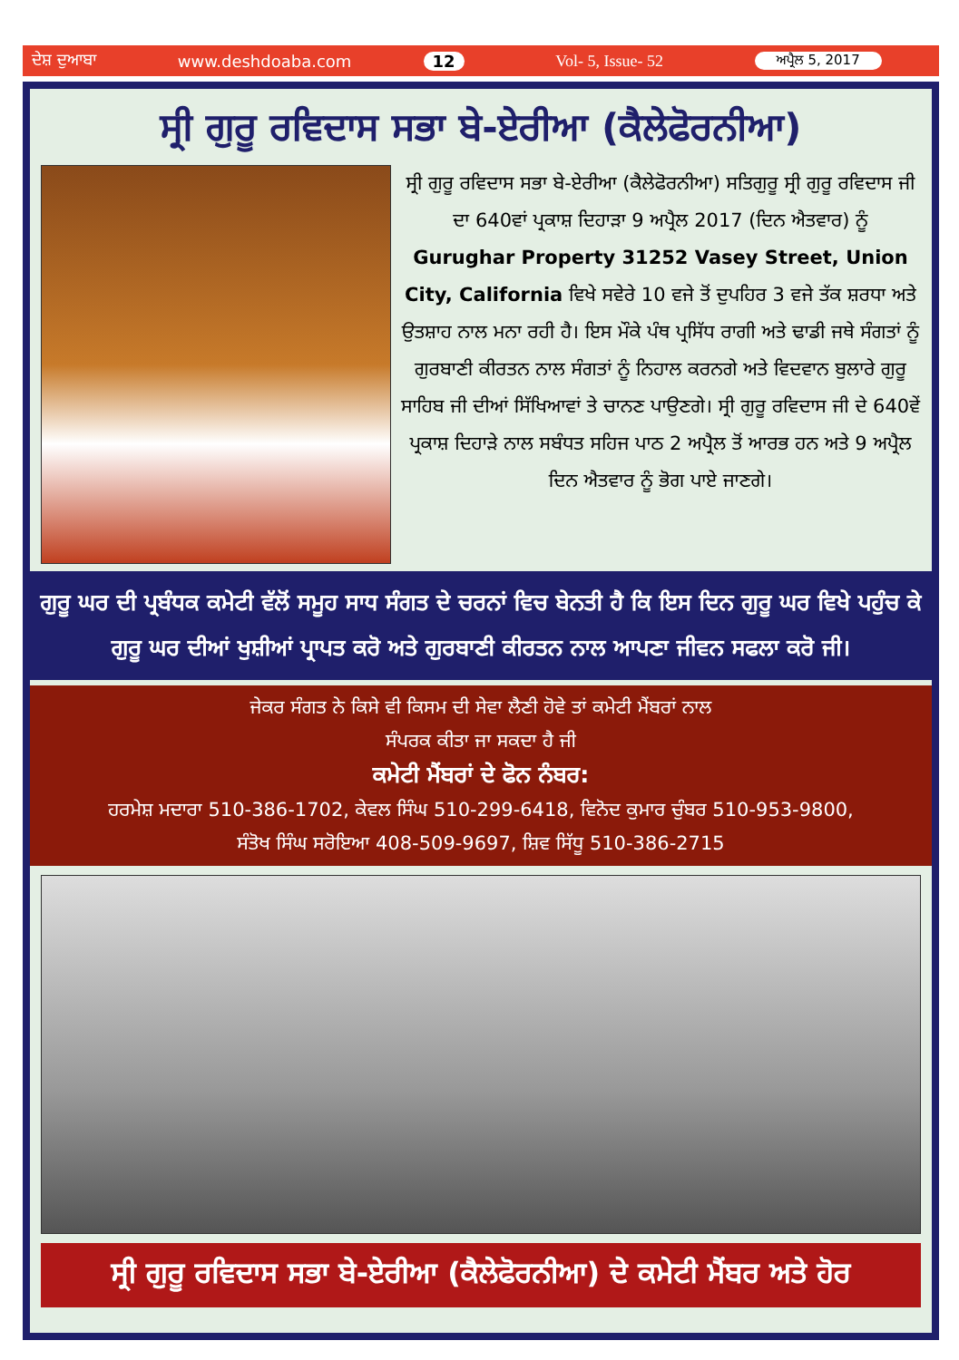ਦੇਸ਼ ਦੁਆਬਾ www.deshdoaba.com 12 Vol- 5, Issue- 52
ਅਪ੍ਰੈਲ 5, 2017
ਸ੍ਰੀ ਗੁਰੂ ਰਵਿਦਾਸ ਸਭਾ ਬੇ-ਏਰੀਆ (ਕੈਲੇਫੋਰਨੀਆ)
ਸ੍ਰੀ ਗੁਰੂ ਰਵਿਦਾਸ ਸਭਾ ਬੇ-ਏਰੀਆ (ਕੈਲੇਫੋਰਨੀਆ) ਸਤਿਗੁਰੂ ਸ੍ਰੀ ਗੁਰੂ ਰਵਿਦਾਸ ਜੀ ਦਾ 640ਵਾਂ ਪ੍ਰਕਾਸ਼ ਦਿਹਾੜਾ 9 ਅਪ੍ਰੈਲ 2017 (ਦਿਨ ਐਤਵਾਰ) ਨੂੰ Gurughar Property 31252 Vasey Street, Union City, California ਵਿਖੇ ਸਵੇਰੇ 10 ਵਜੇ ਤੋਂ ਦੁਪਹਿਰ 3 ਵਜੇ ਤੱਕ ਸ਼ਰਧਾ ਅਤੇ ਉਤਸ਼ਾਹ ਨਾਲ ਮਨਾ ਰਹੀ ਹੈ। ਇਸ ਮੌਕੇ ਪੰਥ ਪ੍ਰਸਿੱਧ ਰਾਗੀ ਅਤੇ ਢਾਡੀ ਜਥੇ ਸੰਗਤਾਂ ਨੂੰ ਗੁਰਬਾਣੀ ਕੀਰਤਨ ਨਾਲ ਸੰਗਤਾਂ ਨੂੰ ਨਿਹਾਲ ਕਰਨਗੇ ਅਤੇ ਵਿਦਵਾਨ ਬੁਲਾਰੇ ਗੁਰੂ ਸਾਹਿਬ ਜੀ ਦੀਆਂ ਸਿੱਖਿਆਵਾਂ ਤੇ ਚਾਨਣ ਪਾਉਣਗੇ। ਸ੍ਰੀ ਗੁਰੂ ਰਵਿਦਾਸ ਜੀ ਦੇ 640ਵੇਂ ਪ੍ਰਕਾਸ਼ ਦਿਹਾੜੇ ਨਾਲ ਸਬੰਧਤ ਸਹਿਜ ਪਾਠ 2 ਅਪ੍ਰੈਲ ਤੋਂ ਆਰਭ ਹਨ ਅਤੇ 9 ਅਪ੍ਰੈਲ ਦਿਨ ਐਤਵਾਰ ਨੂੰ ਭੋਗ ਪਾਏ ਜਾਣਗੇ।
ਗੁਰੂ ਘਰ ਦੀ ਪ੍ਰਬੰਧਕ ਕਮੇਟੀ ਵੱਲੋਂ ਸਮੂਹ ਸਾਧ ਸੰਗਤ ਦੇ ਚਰਨਾਂ ਵਿਚ ਬੇਨਤੀ ਹੈ ਕਿ ਇਸ ਦਿਨ ਗੁਰੂ ਘਰ ਵਿਖੇ ਪਹੁੰਚ ਕੇ ਗੁਰੂ ਘਰ ਦੀਆਂ ਖੁਸ਼ੀਆਂ ਪ੍ਰਾਪਤ ਕਰੋ ਅਤੇ ਗੁਰਬਾਣੀ ਕੀਰਤਨ ਨਾਲ ਆਪਣਾ ਜੀਵਨ ਸਫਲਾ ਕਰੋ ਜੀ।
ਜੇਕਰ ਸੰਗਤ ਨੇ ਕਿਸੇ ਵੀ ਕਿਸਮ ਦੀ ਸੇਵਾ ਲੈਣੀ ਹੋਵੇ ਤਾਂ ਕਮੇਟੀ ਮੈਂਬਰਾਂ ਨਾਲ
ਸੰਪਰਕ ਕੀਤਾ ਜਾ ਸਕਦਾ ਹੈ ਜੀ
ਕਮੇਟੀ ਮੈਂਬਰਾਂ ਦੇ ਫੋਨ ਨੰਬਰ:
ਹਰਮੇਸ਼ ਮਦਾਰਾ 510-386-1702, ਕੇਵਲ ਸਿੰਘ 510-299-6418, ਵਿਨੋਦ ਕੁਮਾਰ ਚੁੰਬਰ 510-953-9800,
ਸੰਤੋਖ ਸਿੰਘ ਸਰੋਇਆ 408-509-9697, ਸ਼ਿਵ ਸਿੱਧੂ 510-386-2715
ਸ੍ਰੀ ਗੁਰੂ ਰਵਿਦਾਸ ਸਭਾ ਬੇ-ਏਰੀਆ (ਕੈਲੇਫੋਰਨੀਆ) ਦੇ ਕਮੇਟੀ ਮੈਂਬਰ ਅਤੇ ਹੋਰ